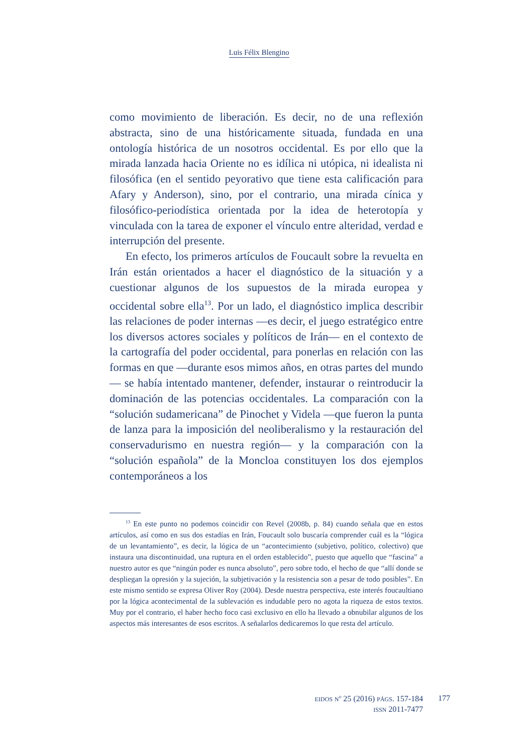Luis Félix Blengino
como movimiento de liberación. Es decir, no de una reflexión abstracta, sino de una históricamente situada, fundada en una ontología histórica de un nosotros occidental. Es por ello que la mirada lanzada hacia Oriente no es idílica ni utópica, ni idealista ni filosófica (en el sentido peyorativo que tiene esta calificación para Afary y Anderson), sino, por el contrario, una mirada cínica y filosófico-periodística orientada por la idea de heterotopía y vinculada con la tarea de exponer el vínculo entre alteridad, verdad e interrupción del presente.
En efecto, los primeros artículos de Foucault sobre la revuelta en Irán están orientados a hacer el diagnóstico de la situación y a cuestionar algunos de los supuestos de la mirada europea y occidental sobre ella<sup>13</sup>. Por un lado, el diagnóstico implica describir las relaciones de poder internas —es decir, el juego estratégico entre los diversos actores sociales y políticos de Irán— en el contexto de la cartografía del poder occidental, para ponerlas en relación con las formas en que —durante esos mimos años, en otras partes del mundo— se había intentado mantener, defender, instaurar o reintroducir la dominación de las potencias occidentales. La comparación con la “solución sudamericana” de Pinochet y Videla —que fueron la punta de lanza para la imposición del neoliberalismo y la restauración del conservadurismo en nuestra región— y la comparación con la “solución española” de la Moncloa constituyen los dos ejemplos contemporáneos a los
<sup>13</sup> En este punto no podemos coincidir con Revel (2008b, p. 84) cuando señala que en estos artículos, así como en sus dos estadías en Irán, Foucault solo buscaría comprender cuál es la “lógica de un levantamiento”, es decir, la lógica de un “acontecimiento (subjetivo, político, colectivo) que instaura una discontinuidad, una ruptura en el orden establecido”, puesto que aquello que “fascina” a nuestro autor es que “ningún poder es nunca absoluto”, pero sobre todo, el hecho de que “allí donde se despliegan la opresión y la sujeción, la subjetivación y la resistencia son a pesar de todo posibles”. En este mismo sentido se expresa Oliver Roy (2004). Desde nuestra perspectiva, este interés foucaultiano por la lógica acontecimental de la sublevación es indudable pero no agota la riqueza de estos textos. Muy por el contrario, el haber hecho foco casi exclusivo en ello ha llevado a obnubilar algunos de los aspectos más interesantes de esos escritos. A señalarlos dedicaremos lo que resta del artículo.
EIDOS N<sup>o</sup> 25 (2016) PÁGS. 157-184
ISSN 2011-7477
177